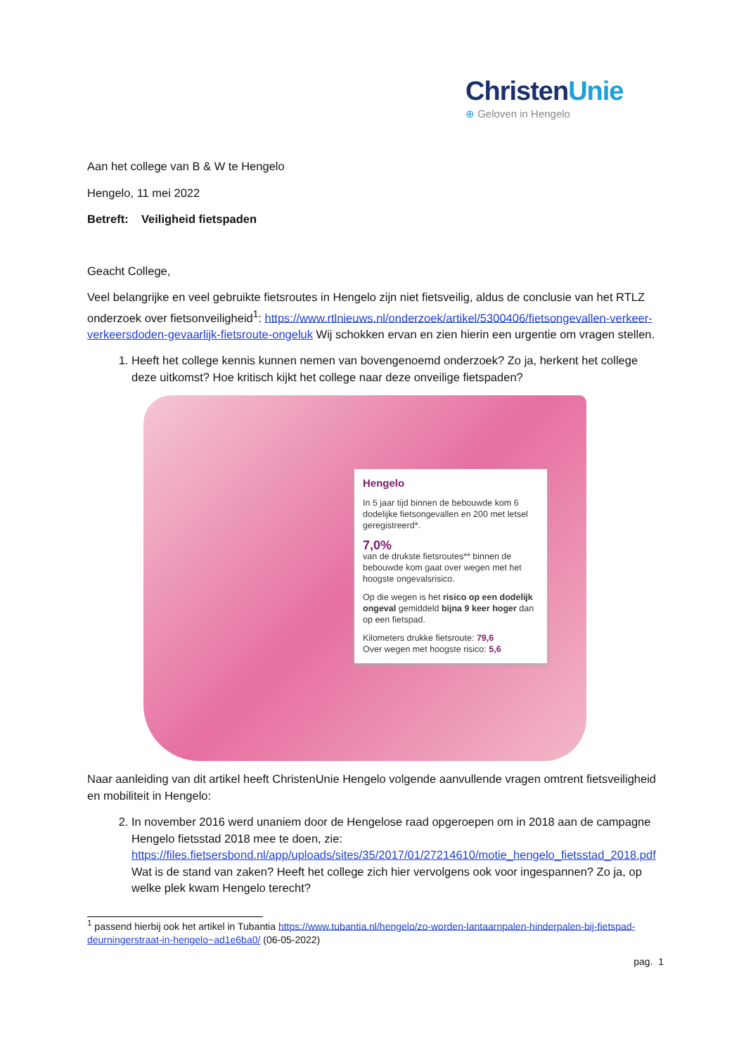ChristenUnie
⊕ Geloven in Hengelo
Aan het college van B & W te Hengelo
Hengelo, 11 mei 2022
Betreft: Veiligheid fietspaden
Geacht College,
Veel belangrijke en veel gebruikte fietsroutes in Hengelo zijn niet fietsveilig, aldus de conclusie van het RTLZ onderzoek over fietsonveiligheid<sup>1</sup>: https://www.rtlnieuws.nl/onderzoek/artikel/5300406/fietsongevallen-verkeer-verkeersdoden-gevaarlijk-fietsroute-ongeluk Wij schokken ervan en zien hierin een urgentie om vragen stellen.
1. Heeft het college kennis kunnen nemen van bovengenoemd onderzoek? Zo ja, herkent het college deze uitkomst? Hoe kritisch kijkt het college naar deze onveilige fietspaden?
Hengelo
In 5 jaar tijd binnen de bebouwde kom 6 dodelijke fietsongevallen en 200 met letsel geregistreerd*.
7,0%
van de drukste fietsroutes** binnen de bebouwde kom gaat over wegen met het hoogste ongevalsrisico.
Op die wegen is het risico op een dodelijk ongeval gemiddeld bijna 9 keer hoger dan op een fietspad.
Kilometers drukke fietsroute: 79,6
Over wegen met hoogste risico: 5,6
Naar aanleiding van dit artikel heeft ChristenUnie Hengelo volgende aanvullende vragen omtrent fietsveiligheid en mobiliteit in Hengelo:
2. In november 2016 werd unaniem door de Hengelose raad opgeroepen om in 2018 aan de campagne Hengelo fietsstad 2018 mee te doen, zie: https://files.fietsersbond.nl/app/uploads/sites/35/2017/01/27214610/motie_hengelo_fietsstad_2018.pdf Wat is de stand van zaken? Heeft het college zich hier vervolgens ook voor ingespannen? Zo ja, op welke plek kwam Hengelo terecht?
<sup>1</sup> passend hierbij ook het artikel in Tubantia https://www.tubantia.nl/hengelo/zo-worden-lantaarnpalen-hinderpalen-bij-fietspad-deurningerstraat-in-hengelo~ad1e6ba0/ (06-05-2022)
pag. 1